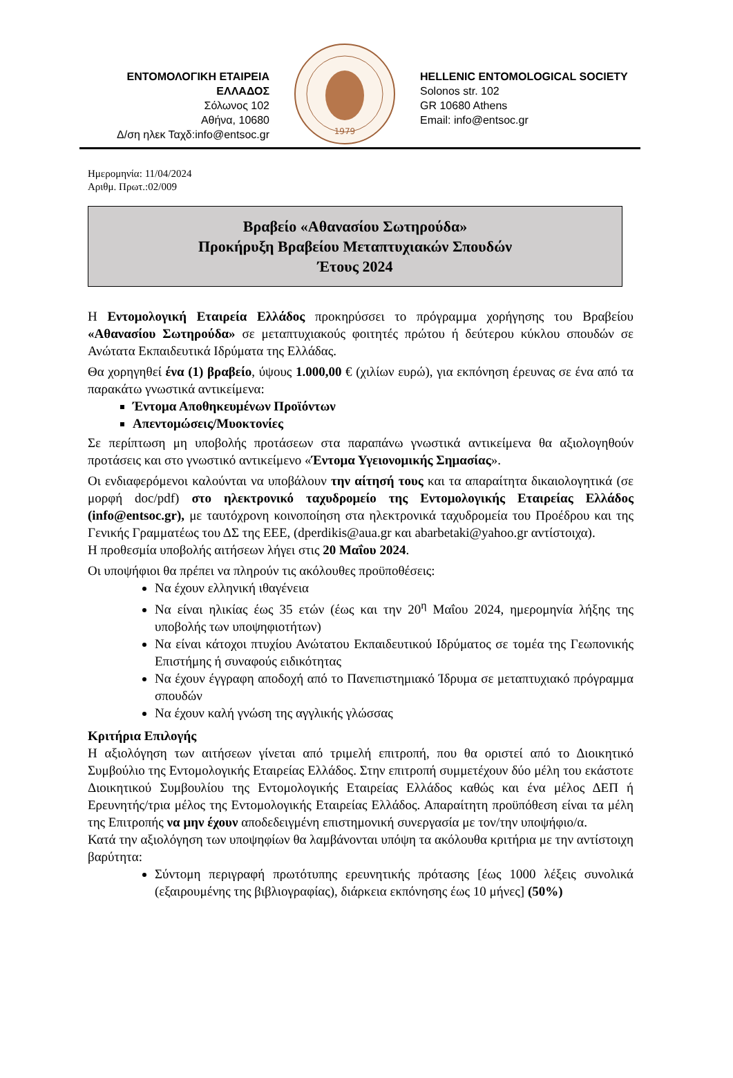ΕΝΤΟΜΟΛΟΓΙΚΗ ΕΤΑΙΡΕΙΑ ΕΛΛΑΔΟΣ
Σόλωνος 102
Αθήνα, 10680
Δ/ση ηλεκ Ταχδ:info@entsoc.gr
1979
HELLENIC ENTOMOLOGICAL SOCIETY
Solonos str. 102
GR 10680 Athens
Email: info@entsoc.gr
Ημερομηνία: 11/04/2024
Αριθμ. Πρωτ.:02/009
Βραβείο «Αθανασίου Σωτηρούδα»
Προκήρυξη Βραβείου Μεταπτυχιακών Σπουδών
Έτους 2024
Η Εντομολογική Εταιρεία Ελλάδος προκηρύσσει το πρόγραμμα χορήγησης του Βραβείου «Αθανασίου Σωτηρούδα» σε μεταπτυχιακούς φοιτητές πρώτου ή δεύτερου κύκλου σπουδών σε Ανώτατα Εκπαιδευτικά Ιδρύματα της Ελλάδας.
Θα χορηγηθεί ένα (1) βραβείο, ύψους 1.000,00 € (χιλίων ευρώ), για εκπόνηση έρευνας σε ένα από τα παρακάτω γνωστικά αντικείμενα:
Έντομα Αποθηκευμένων Προϊόντων
Απεντομώσεις/Μυοκτονίες
Σε περίπτωση μη υποβολής προτάσεων στα παραπάνω γνωστικά αντικείμενα θα αξιολογηθούν προτάσεις και στο γνωστικό αντικείμενο «Έντομα Υγειονομικής Σημασίας».
Οι ενδιαφερόμενοι καλούνται να υποβάλουν την αίτησή τους και τα απαραίτητα δικαιολογητικά (σε μορφή doc/pdf) στο ηλεκτρονικό ταχυδρομείο της Εντομολογικής Εταιρείας Ελλάδος (info@entsoc.gr), με ταυτόχρονη κοινοποίηση στα ηλεκτρονικά ταχυδρομεία του Προέδρου και της Γενικής Γραμματέως του ΔΣ της ΕΕΕ, (dperdikis@aua.gr και abarbetaki@yahoo.gr αντίστοιχα).
Η προθεσμία υποβολής αιτήσεων λήγει στις 20 Μαΐου 2024.
Οι υποψήφιοι θα πρέπει να πληρούν τις ακόλουθες προϋποθέσεις:
Να έχουν ελληνική ιθαγένεια
Να είναι ηλικίας έως 35 ετών (έως και την 20<sup>η</sup> Μαΐου 2024, ημερομηνία λήξης της υποβολής των υποψηφιοτήτων)
Να είναι κάτοχοι πτυχίου Ανώτατου Εκπαιδευτικού Ιδρύματος σε τομέα της Γεωπονικής Επιστήμης ή συναφούς ειδικότητας
Να έχουν έγγραφη αποδοχή από το Πανεπιστημιακό Ίδρυμα σε μεταπτυχιακό πρόγραμμα σπουδών
Να έχουν καλή γνώση της αγγλικής γλώσσας
Κριτήρια Επιλογής
Η αξιολόγηση των αιτήσεων γίνεται από τριμελή επιτροπή, που θα οριστεί από το Διοικητικό Συμβούλιο της Εντομολογικής Εταιρείας Ελλάδος. Στην επιτροπή συμμετέχουν δύο μέλη του εκάστοτε Διοικητικού Συμβουλίου της Εντομολογικής Εταιρείας Ελλάδος καθώς και ένα μέλος ΔΕΠ ή Ερευνητής/τρια μέλος της Εντομολογικής Εταιρείας Ελλάδος. Απαραίτητη προϋπόθεση είναι τα μέλη της Επιτροπής να μην έχουν αποδεδειγμένη επιστημονική συνεργασία με τον/την υποψήφιο/α.
Κατά την αξιολόγηση των υποψηφίων θα λαμβάνονται υπόψη τα ακόλουθα κριτήρια με την αντίστοιχη βαρύτητα:
Σύντομη περιγραφή πρωτότυπης ερευνητικής πρότασης [έως 1000 λέξεις συνολικά (εξαιρουμένης της βιβλιογραφίας), διάρκεια εκπόνησης έως 10 μήνες] (50%)